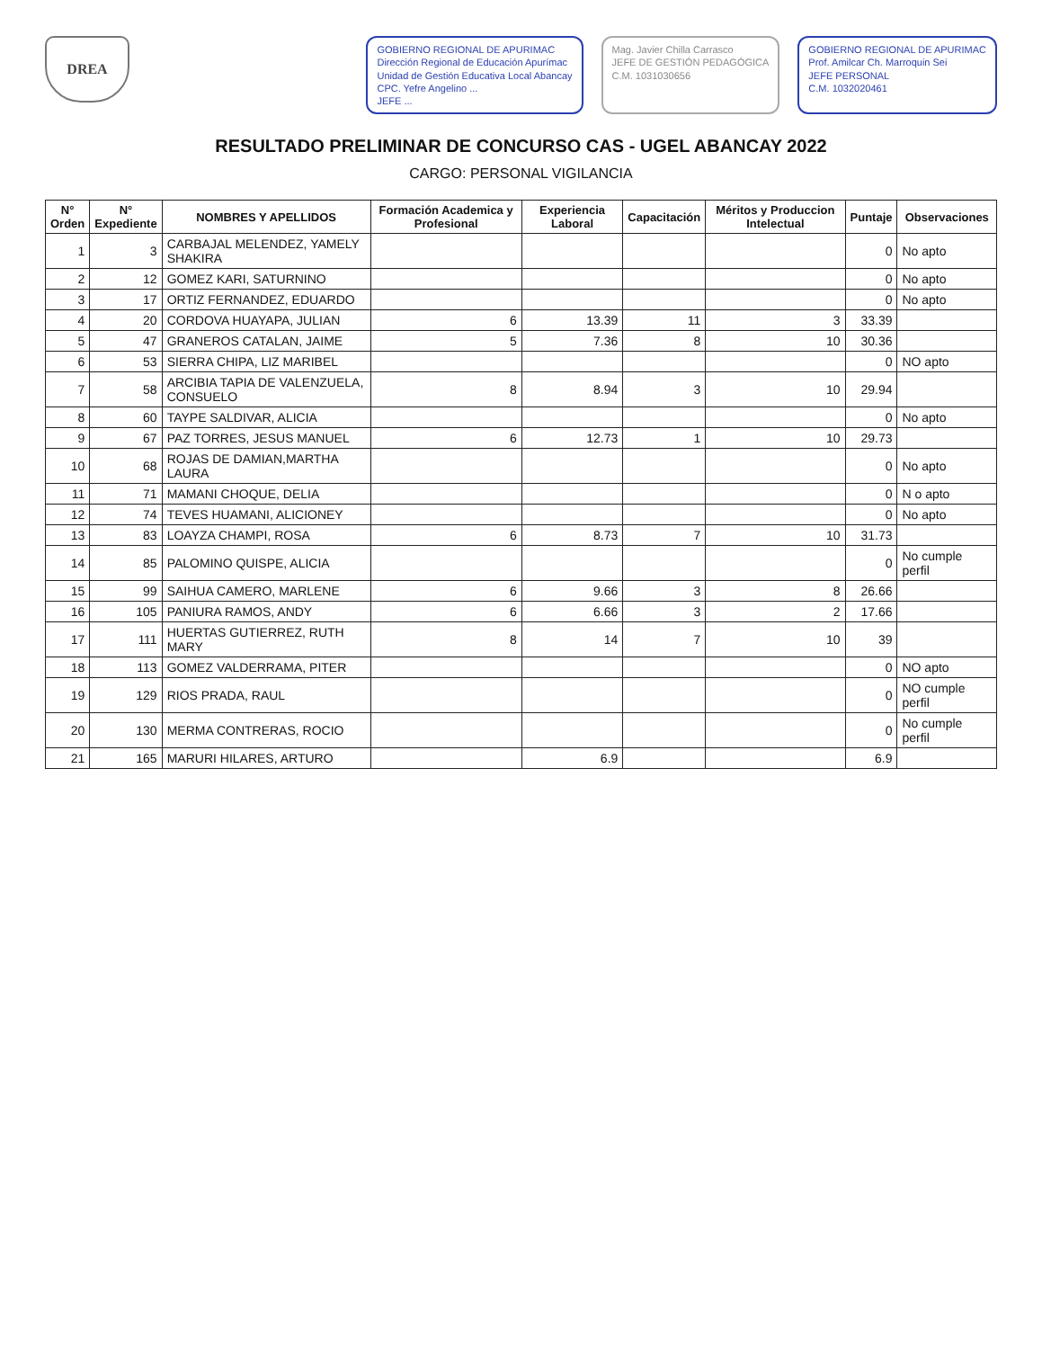DREA
GOBIERNO REGIONAL DE APURIMAC
Dirección Regional de Educación Apurímac
Unidad de Gestión Educativa Local Abancay
CPC. Yefre Angelino ...
JEFE ...
Mag. Javier Chilla Carrasco
JEFE DE GESTIÓN PEDAGÓGICA
C.M. 1031030656
GOBIERNO REGIONAL DE APURIMAC
Prof. Amilcar Ch. Marroquin Sei
JEFE PERSONAL
C.M. 1032020461
RESULTADO PRELIMINAR DE CONCURSO CAS - UGEL ABANCAY 2022
CARGO: PERSONAL VIGILANCIA
| N° Orden | N° Expediente | NOMBRES Y APELLIDOS | Formación Academica y Profesional | Experiencia Laboral | Capacitación | Méritos y Produccion Intelectual | Puntaje | Observaciones |
| --- | --- | --- | --- | --- | --- | --- | --- | --- |
| 1 | 3 | CARBAJAL MELENDEZ, YAMELY SHAKIRA | | | | | 0 | No apto |
| 2 | 12 | GOMEZ KARI, SATURNINO | | | | | 0 | No apto |
| 3 | 17 | ORTIZ FERNANDEZ, EDUARDO | | | | | 0 | No apto |
| 4 | 20 | CORDOVA HUAYAPA, JULIAN | 6 | 13.39 | 11 | 3 | 33.39 | |
| 5 | 47 | GRANEROS CATALAN, JAIME | 5 | 7.36 | 8 | 10 | 30.36 | |
| 6 | 53 | SIERRA CHIPA, LIZ MARIBEL | | | | | 0 | NO apto |
| 7 | 58 | ARCIBIA TAPIA DE VALENZUELA, CONSUELO | 8 | 8.94 | 3 | 10 | 29.94 | |
| 8 | 60 | TAYPE SALDIVAR, ALICIA | | | | | 0 | No apto |
| 9 | 67 | PAZ TORRES, JESUS MANUEL | 6 | 12.73 | 1 | 10 | 29.73 | |
| 10 | 68 | ROJAS DE DAMIAN,MARTHA LAURA | | | | | 0 | No apto |
| 11 | 71 | MAMANI CHOQUE, DELIA | | | | | 0 | N o apto |
| 12 | 74 | TEVES HUAMANI, ALICIONEY | | | | | 0 | No apto |
| 13 | 83 | LOAYZA CHAMPI, ROSA | 6 | 8.73 | 7 | 10 | 31.73 | |
| 14 | 85 | PALOMINO QUISPE, ALICIA | | | | | 0 | No cumple perfil |
| 15 | 99 | SAIHUA CAMERO, MARLENE | 6 | 9.66 | 3 | 8 | 26.66 | |
| 16 | 105 | PANIURA RAMOS, ANDY | 6 | 6.66 | 3 | 2 | 17.66 | |
| 17 | 111 | HUERTAS GUTIERREZ, RUTH MARY | 8 | 14 | 7 | 10 | 39 | |
| 18 | 113 | GOMEZ VALDERRAMA, PITER | | | | | 0 | NO apto |
| 19 | 129 | RIOS PRADA, RAUL | | | | | 0 | NO cumple perfil |
| 20 | 130 | MERMA CONTRERAS, ROCIO | | | | | 0 | No cumple perfil |
| 21 | 165 | MARURI HILARES, ARTURO | | 6.9 | | | 6.9 | |